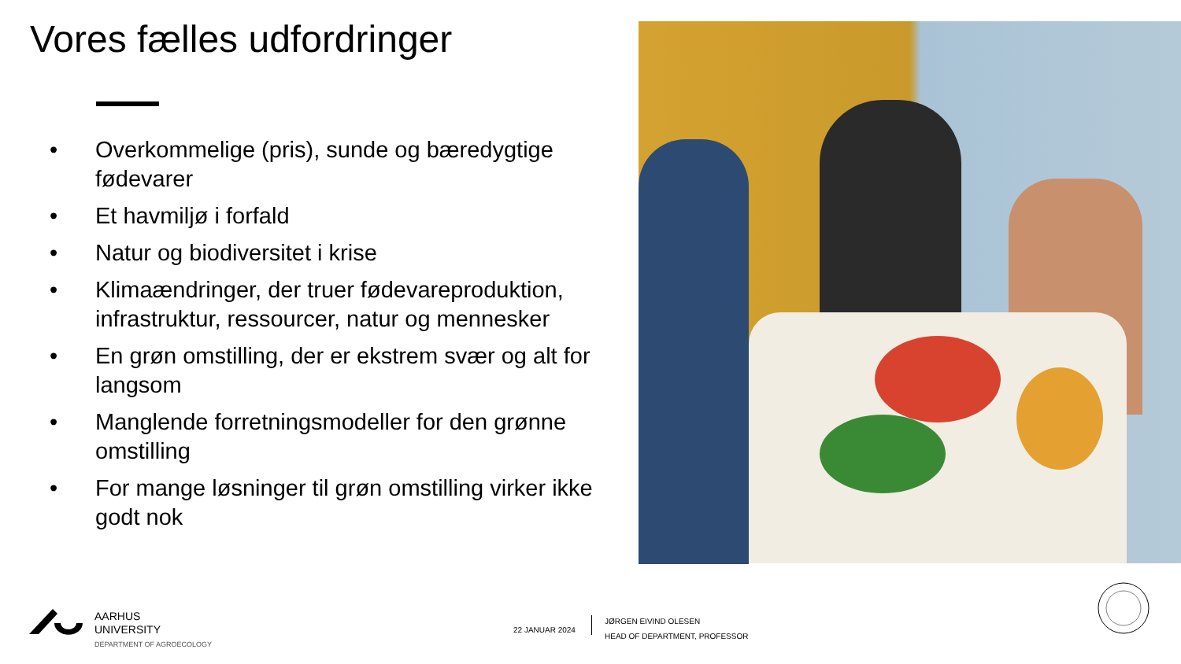Vores fælles udfordringer
• Overkommelige (pris), sunde og bæredygtige fødevarer
• Et havmiljø i forfald
• Natur og biodiversitet i krise
• Klimaændringer, der truer fødevareproduktion, infrastruktur, ressourcer, natur og mennesker
• En grøn omstilling, der er ekstrem svær og alt for langsom
• Manglende forretningsmodeller for den grønne omstilling
• For mange løsninger til grøn omstilling virker ikke godt nok
AARHUS
UNIVERSITY
DEPARTMENT OF AGROECOLOGY
22 JANUAR 2024
JØRGEN EIVIND OLESEN
HEAD OF DEPARTMENT, PROFESSOR